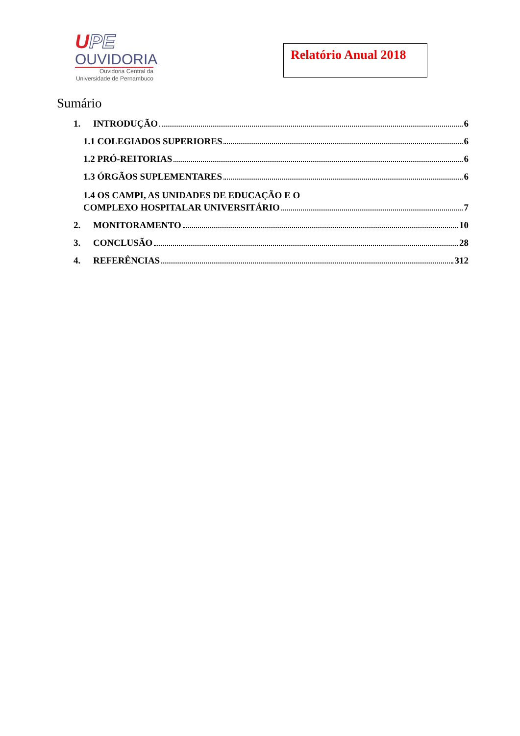UPE
OUVIDORIA
Ouvidoria Central da
Universidade de Pernambuco
Relatório Anual 2018
Sumário
1. INTRODUÇÃO 6
1.1 COLEGIADOS SUPERIORES 6
1.2 PRÓ-REITORIAS 6
1.3 ÓRGÃOS SUPLEMENTARES 6
1.4 OS CAMPI, AS UNIDADES DE EDUCAÇÃO E O
COMPLEXO HOSPITALAR UNIVERSITÁRIO 7
2. MONITORAMENTO 10
3. CONCLUSÃO 28
4. REFERÊNCIAS 312